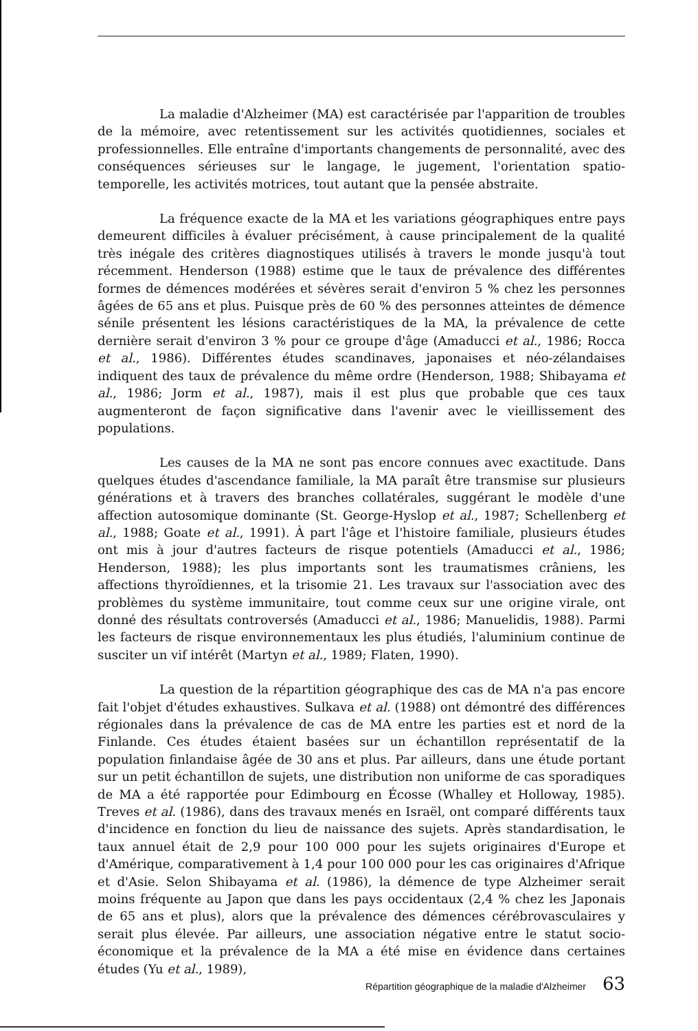La maladie d'Alzheimer (MA) est caractérisée par l'apparition de troubles de la mémoire, avec retentissement sur les activités quotidiennes, sociales et professionnelles. Elle entraîne d'importants changements de personnalité, avec des conséquences sérieuses sur le langage, le jugement, l'orientation spatio-temporelle, les activités motrices, tout autant que la pensée abstraite.
La fréquence exacte de la MA et les variations géographiques entre pays demeurent difficiles à évaluer précisément, à cause principalement de la qualité très inégale des critères diagnostiques utilisés à travers le monde jusqu'à tout récemment. Henderson (1988) estime que le taux de prévalence des différentes formes de démences modérées et sévères serait d'environ 5 % chez les personnes âgées de 65 ans et plus. Puisque près de 60 % des personnes atteintes de démence sénile présentent les lésions caractéristiques de la MA, la prévalence de cette dernière serait d'environ 3 % pour ce groupe d'âge (Amaducci et al., 1986; Rocca et al., 1986). Différentes études scandinaves, japonaises et néo-zélandaises indiquent des taux de prévalence du même ordre (Henderson, 1988; Shibayama et al., 1986; Jorm et al., 1987), mais il est plus que probable que ces taux augmenteront de façon significative dans l'avenir avec le vieillissement des populations.
Les causes de la MA ne sont pas encore connues avec exactitude. Dans quelques études d'ascendance familiale, la MA paraît être transmise sur plusieurs générations et à travers des branches collatérales, suggérant le modèle d'une affection autosomique dominante (St. George-Hyslop et al., 1987; Schellenberg et al., 1988; Goate et al., 1991). À part l'âge et l'histoire familiale, plusieurs études ont mis à jour d'autres facteurs de risque potentiels (Amaducci et al., 1986; Henderson, 1988); les plus importants sont les traumatismes crâniens, les affections thyroïdiennes, et la trisomie 21. Les travaux sur l'association avec des problèmes du système immunitaire, tout comme ceux sur une origine virale, ont donné des résultats controversés (Amaducci et al., 1986; Manuelidis, 1988). Parmi les facteurs de risque environnementaux les plus étudiés, l'aluminium continue de susciter un vif intérêt (Martyn et al., 1989; Flaten, 1990).
La question de la répartition géographique des cas de MA n'a pas encore fait l'objet d'études exhaustives. Sulkava et al. (1988) ont démontré des différences régionales dans la prévalence de cas de MA entre les parties est et nord de la Finlande. Ces études étaient basées sur un échantillon représentatif de la population finlandaise âgée de 30 ans et plus. Par ailleurs, dans une étude portant sur un petit échantillon de sujets, une distribution non uniforme de cas sporadiques de MA a été rapportée pour Edimbourg en Écosse (Whalley et Holloway, 1985). Treves et al. (1986), dans des travaux menés en Israël, ont comparé différents taux d'incidence en fonction du lieu de naissance des sujets. Après standardisation, le taux annuel était de 2,9 pour 100 000 pour les sujets originaires d'Europe et d'Amérique, comparativement à 1,4 pour 100 000 pour les cas originaires d'Afrique et d'Asie. Selon Shibayama et al. (1986), la démence de type Alzheimer serait moins fréquente au Japon que dans les pays occidentaux (2,4 % chez les Japonais de 65 ans et plus), alors que la prévalence des démences cérébrovasculaires y serait plus élevée. Par ailleurs, une association négative entre le statut socio-économique et la prévalence de la MA a été mise en évidence dans certaines études (Yu et al., 1989),
Répartition géographique de la maladie d'Alzheimer 63